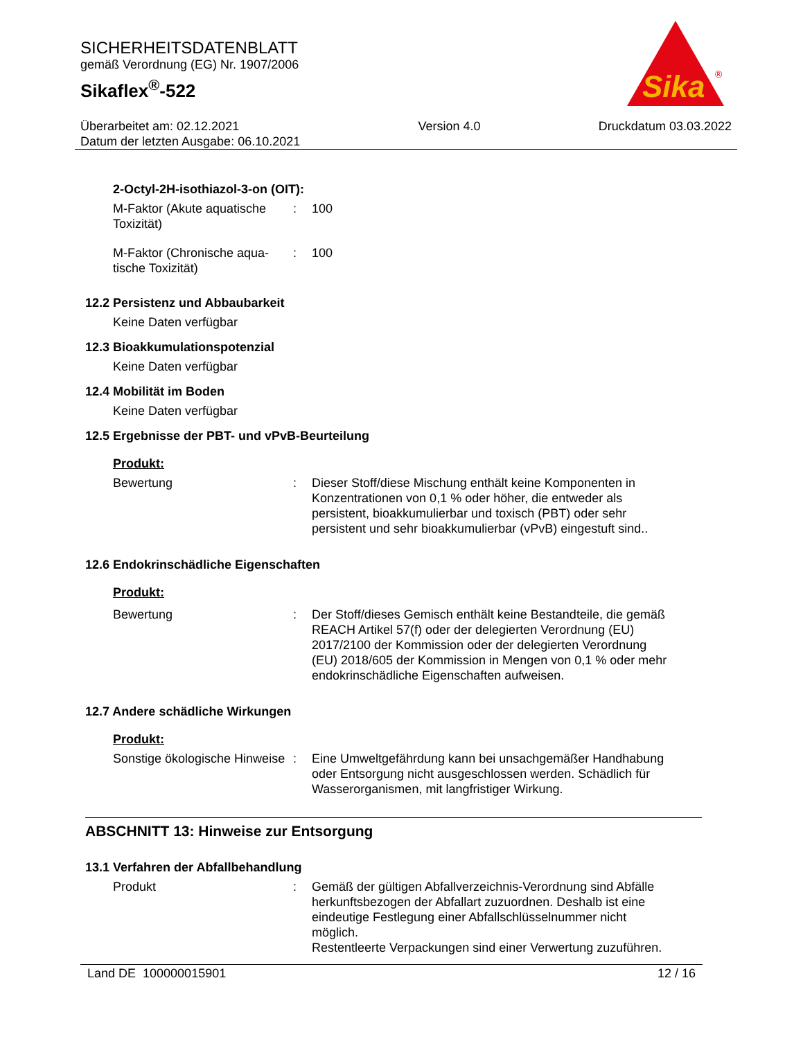SICHERHEITSDATENBLATT
gemäß Verordnung (EG) Nr. 1907/2006
Sikaflex<sup>®</sup>-522
Überarbeitet am: 02.12.2021
Datum der letzten Ausgabe: 06.10.2021
Version 4.0 Druckdatum 03.03.2022
Sika
®
2-Octyl-2H-isothiazol-3-on (OIT):
M-Faktor (Akute aquatische Toxizität)
: 100
M-Faktor (Chronische aqua-tische Toxizität)
: 100
12.2 Persistenz und Abbaubarkeit
Keine Daten verfügbar
12.3 Bioakkumulationspotenzial
Keine Daten verfügbar
12.4 Mobilität im Boden
Keine Daten verfügbar
12.5 Ergebnisse der PBT- und vPvB-Beurteilung
Produkt:
Bewertung : Dieser Stoff/diese Mischung enthält keine Komponenten in Konzentrationen von 0,1 % oder höher, die entweder als persistent, bioakkumulierbar und toxisch (PBT) oder sehr persistent und sehr bioakkumulierbar (vPvB) eingestuft sind..
12.6 Endokrinschädliche Eigenschaften
Produkt:
Bewertung : Der Stoff/dieses Gemisch enthält keine Bestandteile, die gemäß REACH Artikel 57(f) oder der delegierten Verordnung (EU) 2017/2100 der Kommission oder der delegierten Verordnung (EU) 2018/605 der Kommission in Mengen von 0,1 % oder mehr endokrinschädliche Eigenschaften aufweisen.
12.7 Andere schädliche Wirkungen
Produkt:
Sonstige ökologische Hinweise
: Eine Umweltgefährdung kann bei unsachgemäßer Handhabung oder Entsorgung nicht ausgeschlossen werden. Schädlich für Wasserorganismen, mit langfristiger Wirkung.
ABSCHNITT 13: Hinweise zur Entsorgung
13.1 Verfahren der Abfallbehandlung
Produkt : Gemäß der gültigen Abfallverzeichnis-Verordnung sind Abfälle herkunftsbezogen der Abfallart zuzuordnen. Deshalb ist eine eindeutige Festlegung einer Abfallschlüsselnummer nicht möglich.
Restentleerte Verpackungen sind einer Verwertung zuzuführen.
Land DE 100000015901 12 / 16